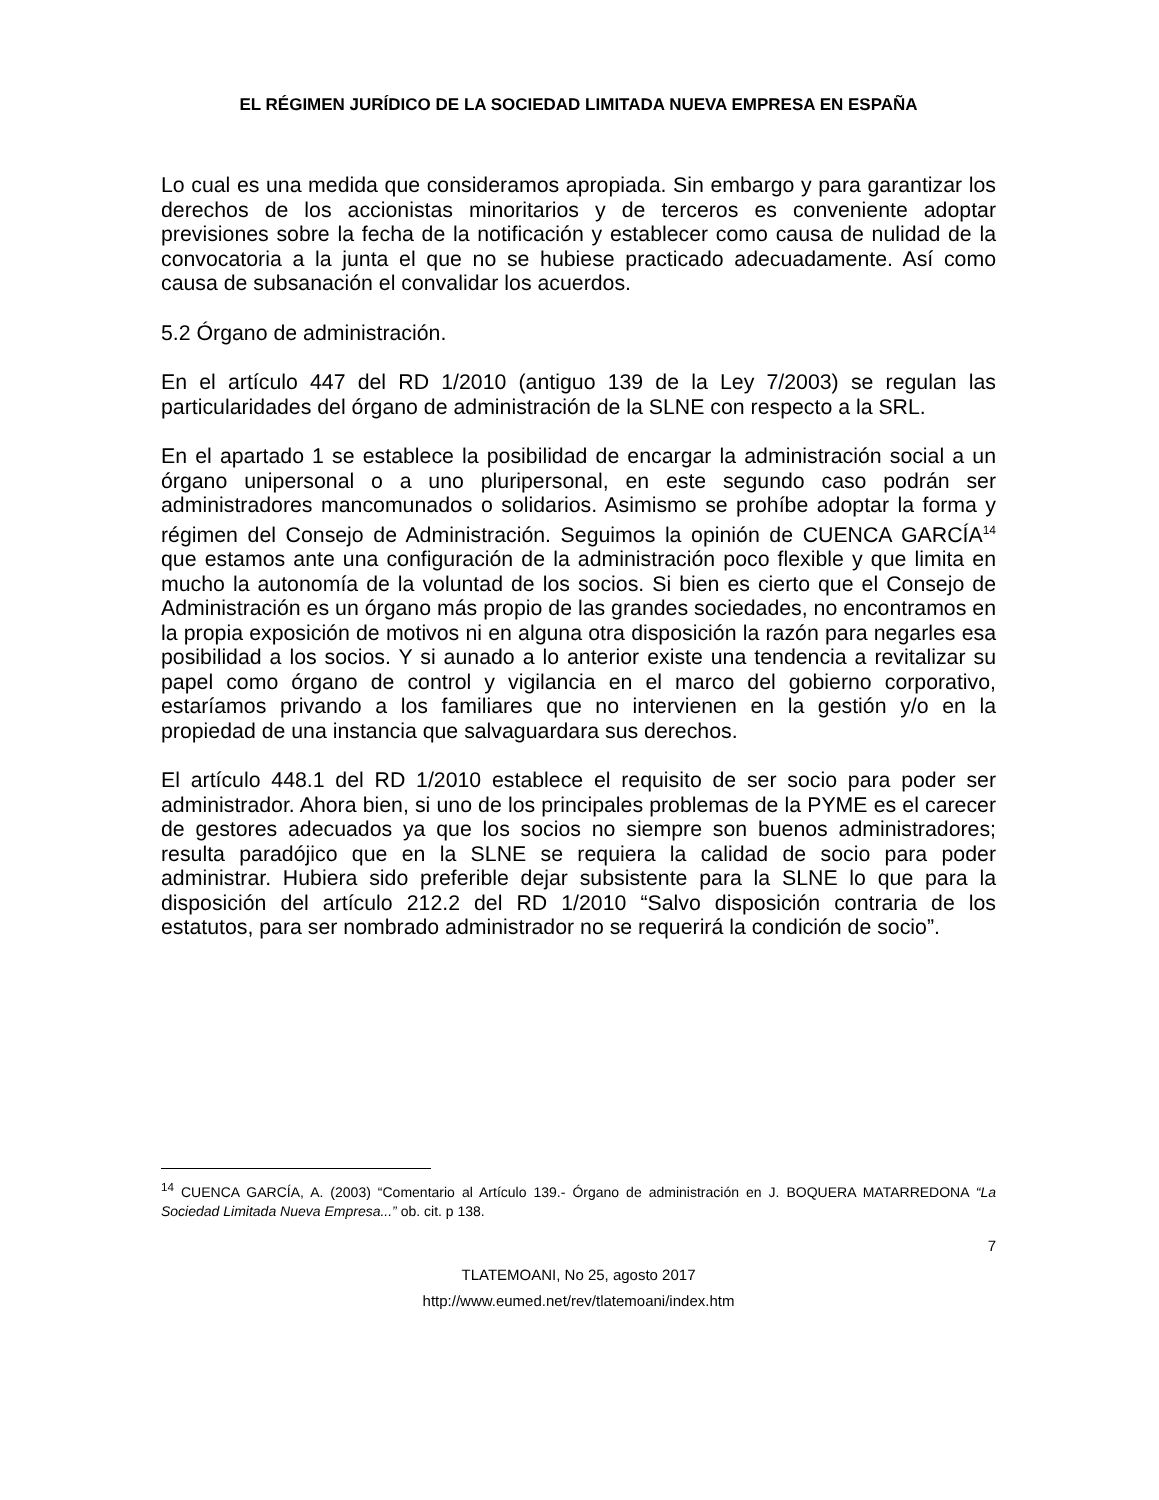EL RÉGIMEN JURÍDICO DE LA SOCIEDAD LIMITADA NUEVA EMPRESA EN ESPAÑA
Lo cual es una medida que consideramos apropiada. Sin embargo y para garantizar los derechos de los accionistas minoritarios y de terceros es conveniente adoptar previsiones sobre la fecha de la notificación y establecer como causa de nulidad de la convocatoria a la junta el que no se hubiese practicado adecuadamente. Así como causa de subsanación el convalidar los acuerdos.
5.2 Órgano de administración.
En el artículo 447 del RD 1/2010 (antiguo 139 de la Ley 7/2003) se regulan las particularidades del órgano de administración de la SLNE con respecto a la SRL.
En el apartado 1 se establece la posibilidad de encargar la administración social a un órgano unipersonal o a uno pluripersonal, en este segundo caso podrán ser administradores mancomunados o solidarios. Asimismo se prohíbe adoptar la forma y régimen del Consejo de Administración. Seguimos la opinión de CUENCA GARCÍA<sup>14</sup> que estamos ante una configuración de la administración poco flexible y que limita en mucho la autonomía de la voluntad de los socios. Si bien es cierto que el Consejo de Administración es un órgano más propio de las grandes sociedades, no encontramos en la propia exposición de motivos ni en alguna otra disposición la razón para negarles esa posibilidad a los socios. Y si aunado a lo anterior existe una tendencia a revitalizar su papel como órgano de control y vigilancia en el marco del gobierno corporativo, estaríamos privando a los familiares que no intervienen en la gestión y/o en la propiedad de una instancia que salvaguardara sus derechos.
El artículo 448.1 del RD 1/2010 establece el requisito de ser socio para poder ser administrador. Ahora bien, si uno de los principales problemas de la PYME es el carecer de gestores adecuados ya que los socios no siempre son buenos administradores; resulta paradójico que en la SLNE se requiera la calidad de socio para poder administrar. Hubiera sido preferible dejar subsistente para la SLNE lo que para la disposición del artículo 212.2 del RD 1/2010 “Salvo disposición contraria de los estatutos, para ser nombrado administrador no se requerirá la condición de socio”.
<sup>14</sup> CUENCA GARCÍA, A. (2003) “Comentario al Artículo 139.- Órgano de administración en J. BOQUERA MATARREDONA “La Sociedad Limitada Nueva Empresa...” ob. cit. p 138.
7
TLATEMOANI, No 25, agosto 2017
http://www.eumed.net/rev/tlatemoani/index.htm